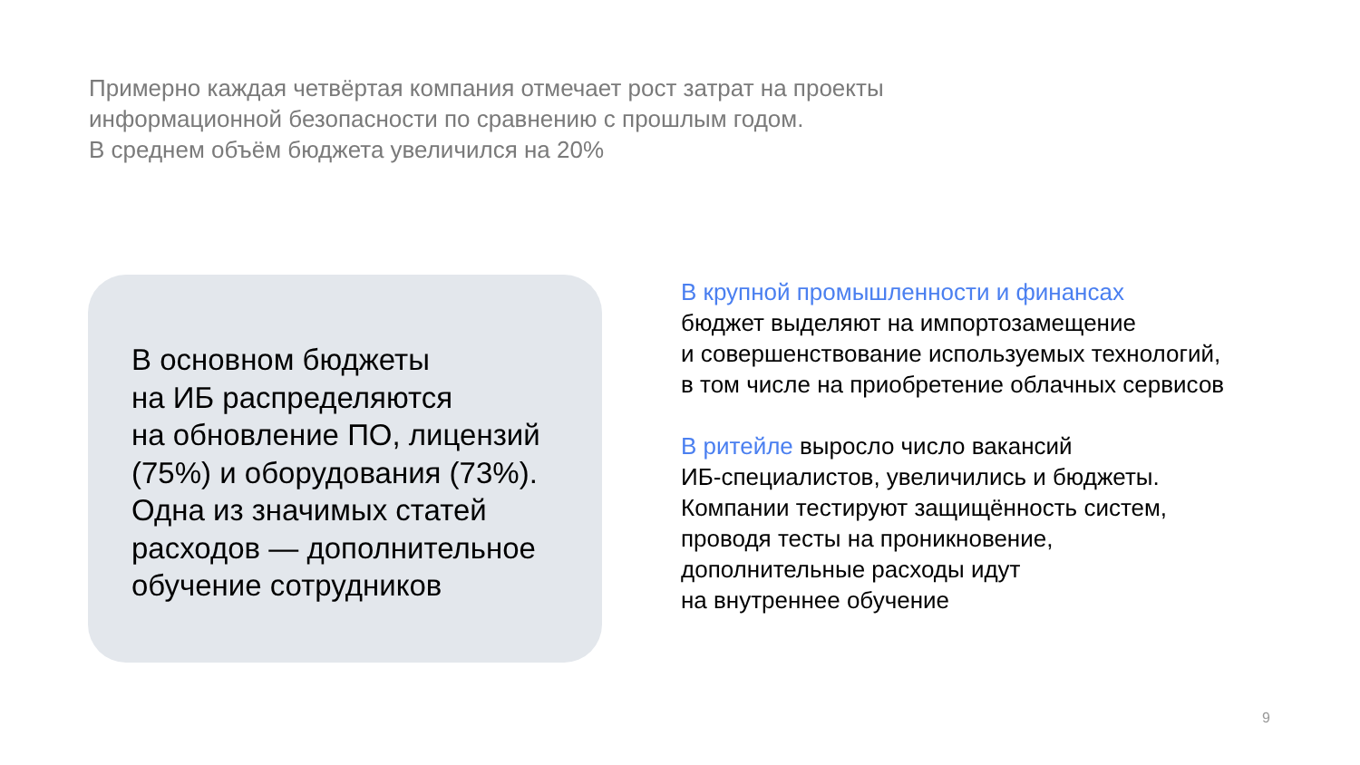Примерно каждая четвёртая компания отмечает рост затрат на проекты
информационной безопасности по сравнению с прошлым годом.
В среднем объём бюджета увеличился на 20%
В основном бюджеты
на ИБ распределяются
на обновление ПО, лицензий
(75%) и оборудования (73%).
Одна из значимых статей
расходов — дополнительное
обучение сотрудников
В крупной промышленности и финансах
бюджет выделяют на импортозамещение
и совершенствование используемых технологий,
в том числе на приобретение облачных сервисов
В ритейле выросло число вакансий
ИБ-специалистов, увеличились и бюджеты.
Компании тестируют защищённость систем,
проводя тесты на проникновение,
дополнительные расходы идут
на внутреннее обучение
9